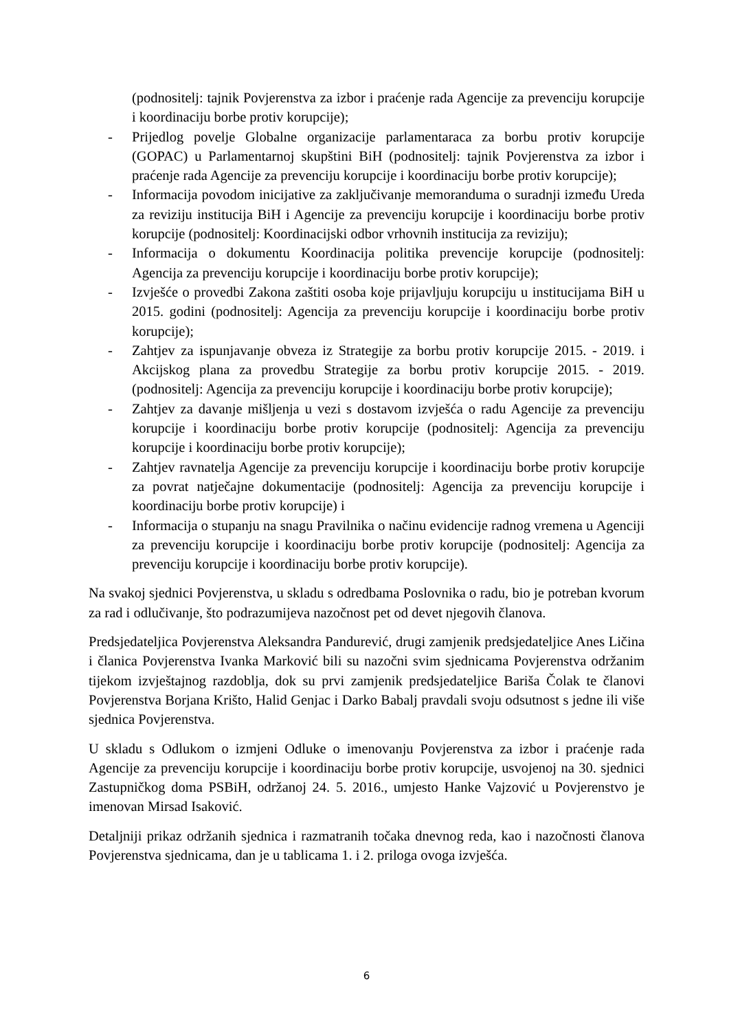(podnositelj: tajnik Povjerenstva za izbor i praćenje rada Agencije za prevenciju korupcije i koordinaciju borbe protiv korupcije);
- Prijedlog povelje Globalne organizacije parlamentaraca za borbu protiv korupcije (GOPAC) u Parlamentarnoj skupštini BiH (podnositelj: tajnik Povjerenstva za izbor i praćenje rada Agencije za prevenciju korupcije i koordinaciju borbe protiv korupcije);
- Informacija povodom inicijative za zaključivanje memoranduma o suradnji između Ureda za reviziju institucija BiH i Agencije za prevenciju korupcije i koordinaciju borbe protiv korupcije (podnositelj: Koordinacijski odbor vrhovnih institucija za reviziju);
- Informacija o dokumentu Koordinacija politika prevencije korupcije (podnositelj: Agencija za prevenciju korupcije i koordinaciju borbe protiv korupcije);
- Izvješće o provedbi Zakona zaštiti osoba koje prijavljuju korupciju u institucijama BiH u 2015. godini (podnositelj: Agencija za prevenciju korupcije i koordinaciju borbe protiv korupcije);
- Zahtjev za ispunjavanje obveza iz Strategije za borbu protiv korupcije 2015. - 2019. i Akcijskog plana za provedbu Strategije za borbu protiv korupcije 2015. - 2019. (podnositelj: Agencija za prevenciju korupcije i koordinaciju borbe protiv korupcije);
- Zahtjev za davanje mišljenja u vezi s dostavom izvješća o radu Agencije za prevenciju korupcije i koordinaciju borbe protiv korupcije (podnositelj: Agencija za prevenciju korupcije i koordinaciju borbe protiv korupcije);
- Zahtjev ravnatelja Agencije za prevenciju korupcije i koordinaciju borbe protiv korupcije za povrat natječajne dokumentacije (podnositelj: Agencija za prevenciju korupcije i koordinaciju borbe protiv korupcije) i
- Informacija o stupanju na snagu Pravilnika o načinu evidencije radnog vremena u Agenciji za prevenciju korupcije i koordinaciju borbe protiv korupcije (podnositelj: Agencija za prevenciju korupcije i koordinaciju borbe protiv korupcije).
Na svakoj sjednici Povjerenstva, u skladu s odredbama Poslovnika o radu, bio je potreban kvorum za rad i odlučivanje, što podrazumijeva nazočnost pet od devet njegovih članova.
Predsjedateljica Povjerenstva Aleksandra Pandurević, drugi zamjenik predsjedateljice Anes Ličina i članica Povjerenstva Ivanka Marković bili su nazočni svim sjednicama Povjerenstva održanim tijekom izvještajnog razdoblja, dok su prvi zamjenik predsjedateljice Bariša Čolak te članovi Povjerenstva Borjana Krišto, Halid Genjac i Darko Babalj pravdali svoju odsutnost s jedne ili više sjednica Povjerenstva.
U skladu s Odlukom o izmjeni Odluke o imenovanju Povjerenstva za izbor i praćenje rada Agencije za prevenciju korupcije i koordinaciju borbe protiv korupcije, usvojenoj na 30. sjednici Zastupničkog doma PSBiH, održanoj 24. 5. 2016., umjesto Hanke Vajzović u Povjerenstvo je imenovan Mirsad Isaković.
Detaljniji prikaz održanih sjednica i razmatranih točaka dnevnog reda, kao i nazočnosti članova Povjerenstva sjednicama, dan je u tablicama 1. i 2. priloga ovoga izvješća.
6